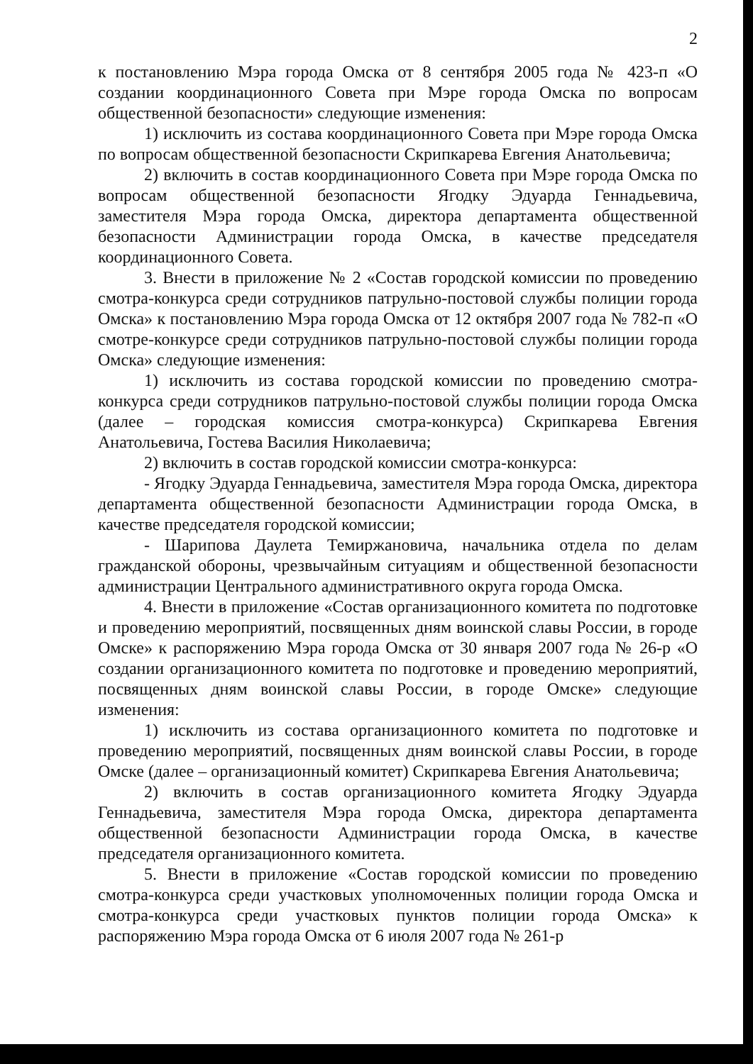2
к постановлению Мэра города Омска от 8 сентября 2005 года № 423-п «О создании координационного Совета при Мэре города Омска по вопросам общественной безопасности» следующие изменения:
1) исключить из состава координационного Совета при Мэре города Омска по вопросам общественной безопасности Скрипкарева Евгения Анатольевича;
2) включить в состав координационного Совета при Мэре города Омска по вопросам общественной безопасности Ягодку Эдуарда Геннадьевича, заместителя Мэра города Омска, директора департамента общественной безопасности Администрации города Омска, в качестве председателя координационного Совета.
3. Внести в приложение № 2 «Состав городской комиссии по проведению смотра-конкурса среди сотрудников патрульно-постовой службы полиции города Омска» к постановлению Мэра города Омска от 12 октября 2007 года № 782-п «О смотре-конкурсе среди сотрудников патрульно-постовой службы полиции города Омска» следующие изменения:
1) исключить из состава городской комиссии по проведению смотра-конкурса среди сотрудников патрульно-постовой службы полиции города Омска (далее – городская комиссия смотра-конкурса) Скрипкарева Евгения Анатольевича, Гостева Василия Николаевича;
2) включить в состав городской комиссии смотра-конкурса:
- Ягодку Эдуарда Геннадьевича, заместителя Мэра города Омска, директора департамента общественной безопасности Администрации города Омска, в качестве председателя городской комиссии;
- Шарипова Даулета Темиржановича, начальника отдела по делам гражданской обороны, чрезвычайным ситуациям и общественной безопасности администрации Центрального административного округа города Омска.
4. Внести в приложение «Состав организационного комитета по подготовке и проведению мероприятий, посвященных дням воинской славы России, в городе Омске» к распоряжению Мэра города Омска от 30 января 2007 года № 26-р «О создании организационного комитета по подготовке и проведению мероприятий, посвященных дням воинской славы России, в городе Омске» следующие изменения:
1) исключить из состава организационного комитета по подготовке и проведению мероприятий, посвященных дням воинской славы России, в городе Омске (далее – организационный комитет) Скрипкарева Евгения Анатольевича;
2) включить в состав организационного комитета Ягодку Эдуарда Геннадьевича, заместителя Мэра города Омска, директора департамента общественной безопасности Администрации города Омска, в качестве председателя организационного комитета.
5. Внести в приложение «Состав городской комиссии по проведению смотра-конкурса среди участковых уполномоченных полиции города Омска и смотра-конкурса среди участковых пунктов полиции города Омска» к распоряжению Мэра города Омска от 6 июля 2007 года № 261-р